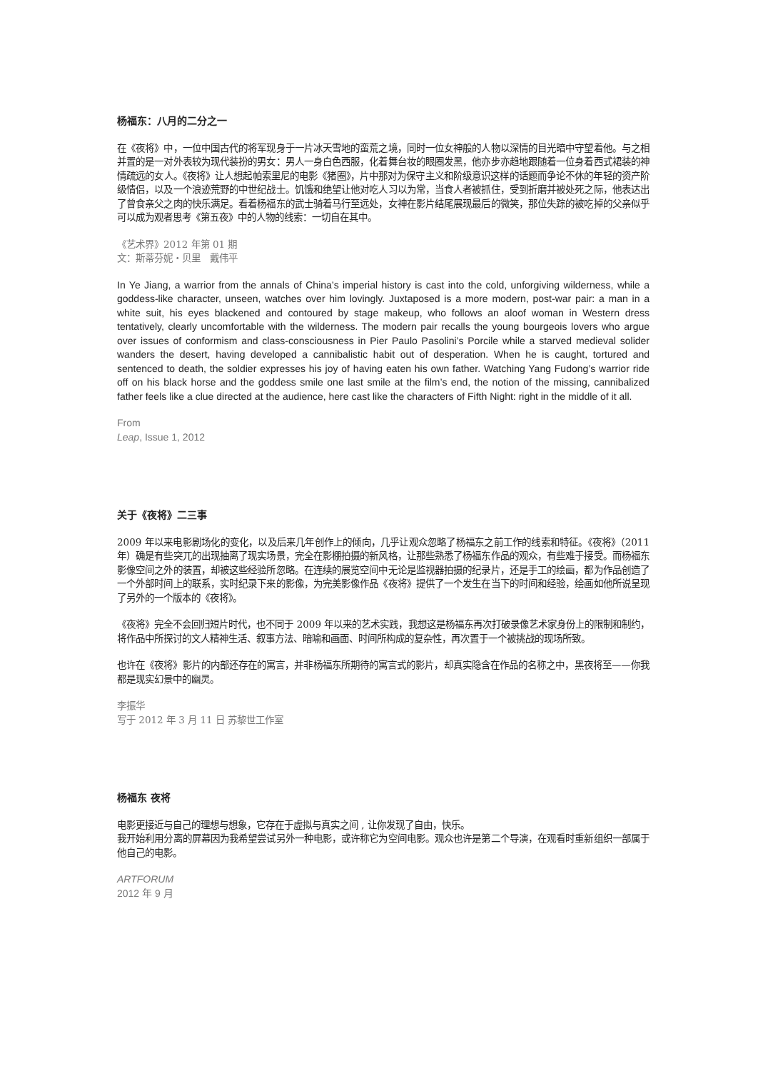杨福东：八月的二分之一
在《夜将》中，一位中国古代的将军现身于一片冰天雪地的蛮荒之境，同时一位女神般的人物以深情的目光暗中守望着他。与之相并置的是一对外表较为现代装扮的男女：男人一身白色西服，化着舞台妆的眼圈发黑，他亦步亦趋地跟随着一位身着西式裙装的神情疏远的女人。《夜将》让人想起帕索里尼的电影《猪圈》，片中那对为保守主义和阶级意识这样的话题而争论不休的年轻的资产阶级情侣，以及一个浪迹荒野的中世纪战士。饥饿和绝望让他对吃人习以为常，当食人者被抓住，受到折磨并被处死之际，他表达出了曾食亲父之肉的快乐满足。看着杨福东的武士骑着马行至远处，女神在影片结尾展现最后的微笑，那位失踪的被吃掉的父亲似乎可以成为观者思考《第五夜》中的人物的线索：一切自在其中。
《艺术界》2012 年第 01 期
文：斯蒂芬妮・贝里　戴伟平
In Ye Jiang, a warrior from the annals of China’s imperial history is cast into the cold, unforgiving wilderness, while a goddess-like character, unseen, watches over him lovingly. Juxtaposed is a more modern, post-war pair: a man in a white suit, his eyes blackened and contoured by stage makeup, who follows an aloof woman in Western dress tentatively, clearly uncomfortable with the wilderness. The modern pair recalls the young bourgeois lovers who argue over issues of conformism and class-consciousness in Pier Paulo Pasolini’s Porcile while a starved medieval solider wanders the desert, having developed a cannibalistic habit out of desperation. When he is caught, tortured and sentenced to death, the soldier expresses his joy of having eaten his own father. Watching Yang Fudong’s warrior ride off on his black horse and the goddess smile one last smile at the film’s end, the notion of the missing, cannibalized father feels like a clue directed at the audience, here cast like the characters of Fifth Night: right in the middle of it all.
From
Leap, Issue 1, 2012
关于《夜将》二三事
2009 年以来电影剧场化的变化，以及后来几年创作上的倾向，几乎让观众忽略了杨福东之前工作的线索和特征。《夜将》（2011 年）确是有些突兀的出现抽离了现实场景，完全在影棚拍摄的新风格，让那些熟悉了杨福东作品的观众，有些难于接受。而杨福东影像空间之外的装置，却被这些经验所忽略。在连续的展览空间中无论是监视器拍摄的纪录片，还是手工的绘画，都为作品创造了一个外部时间上的联系，实时纪录下来的影像，为完美影像作品《夜将》提供了一个发生在当下的时间和经验，绘画如他所说呈现了另外的一个版本的《夜将》。
《夜将》完全不会回归短片时代，也不同于 2009 年以来的艺术实践，我想这是杨福东再次打破录像艺术家身份上的限制和制约，将作品中所探讨的文人精神生活、叙事方法、暗喻和画面、时间所构成的复杂性，再次置于一个被挑战的现场所致。
也许在《夜将》影片的内部还存在的寓言，并非杨福东所期待的寓言式的影片，却真实隐含在作品的名称之中，黑夜将至——你我都是现实幻景中的幽灵。
李振华
写于 2012 年 3 月 11 日 苏黎世工作室
杨福东 夜将
电影更接近与自己的理想与想象，它存在于虚拟与真实之间 , 让你发现了自由，快乐。
我开始利用分离的屏幕因为我希望尝试另外一种电影，或许称它为空间电影。观众也许是第二个导演，在观看时重新组织一部属于他自己的电影。
ARTFORUM
2012 年 9 月